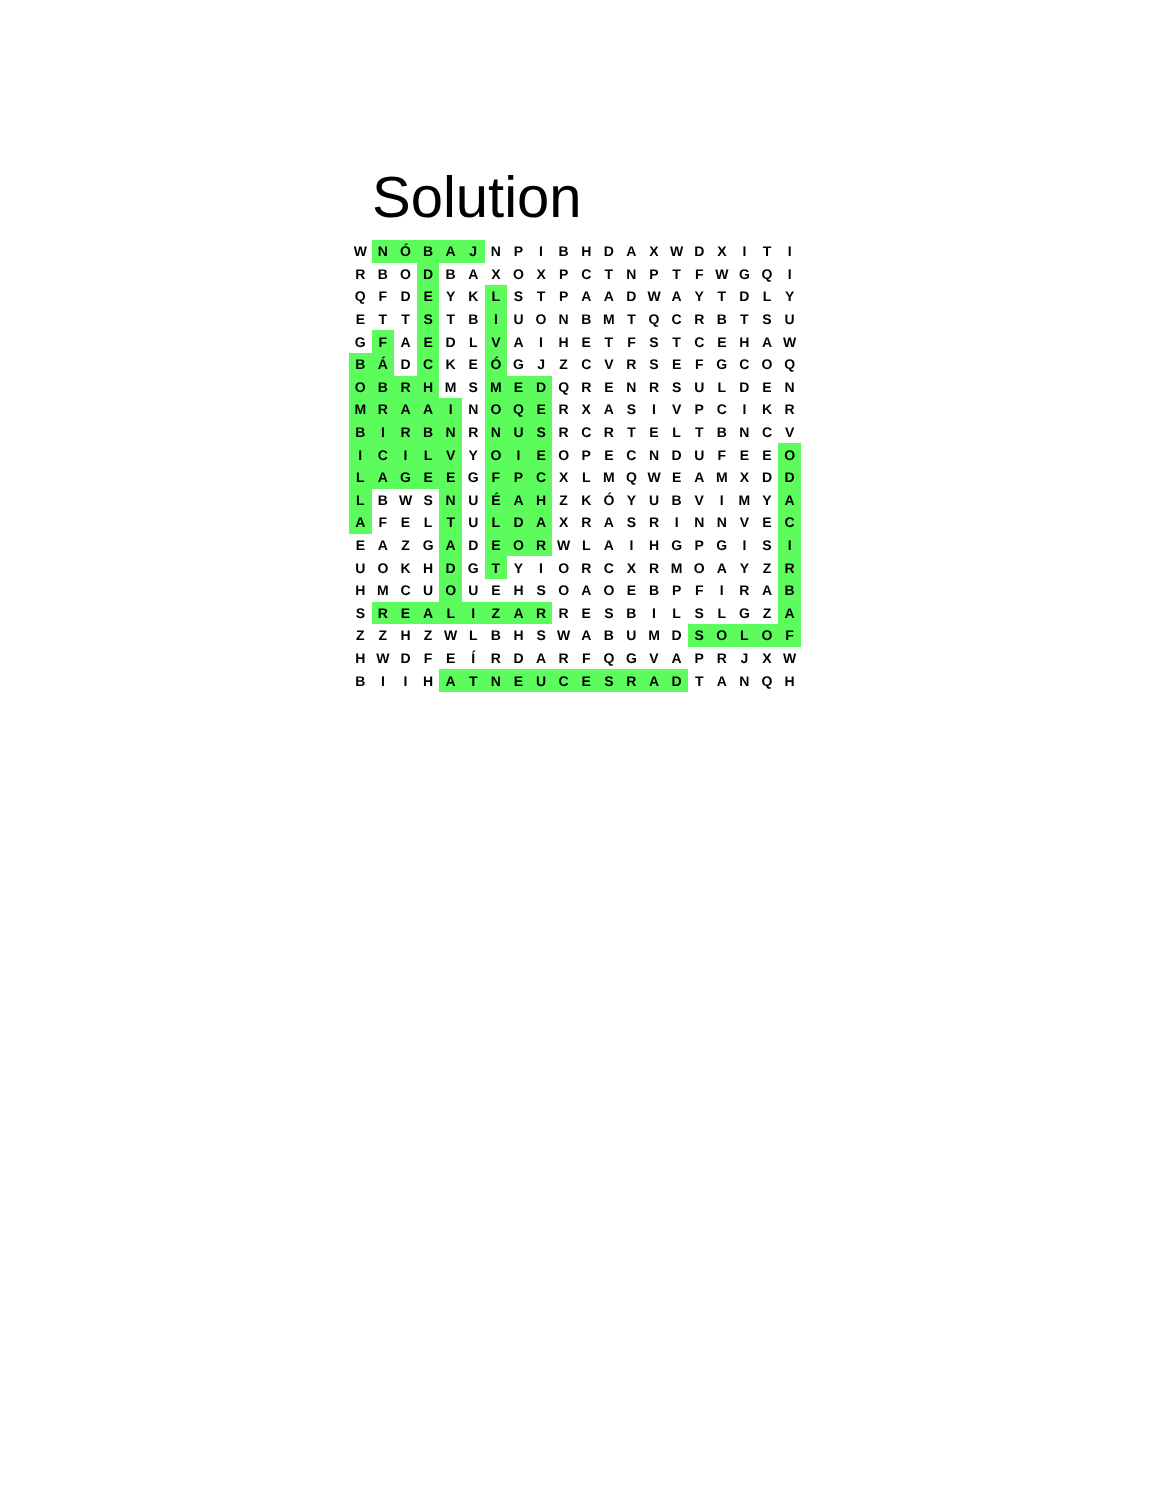Solution
| W | N | Ó | B | A | J | N | P | I | B | H | D | A | X | W | D | X | I | T | I |
| R | B | O | D | B | A | X | O | X | P | C | T | N | P | T | F | W | G | Q | I |
| Q | F | D | E | Y | K | L | S | T | P | A | A | D | W | A | Y | T | D | L | Y |
| E | T | T | S | T | B | I | U | O | N | B | M | T | Q | C | R | B | T | S | U |
| G | F | A | E | D | L | V | A | I | H | E | T | F | S | T | C | E | H | A | W |
| B | Á | D | C | K | E | Ó | G | J | Z | C | V | R | S | E | F | G | C | O | Q |
| O | B | R | H | M | S | M | E | D | Q | R | E | N | R | S | U | L | D | E | N |
| M | R | A | A | I | N | O | Q | E | R | X | A | S | I | V | P | C | I | K | R |
| B | I | R | B | N | R | N | U | S | R | C | R | T | E | L | T | B | N | C | V |
| I | C | I | L | V | Y | O | I | E | O | P | E | C | N | D | U | F | E | E | O |
| L | A | G | E | E | G | F | P | C | X | L | M | Q | W | E | A | M | X | D | D |
| L | B | W | S | N | U | É | A | H | Z | K | Ó | Y | U | B | V | I | M | Y | A |
| A | F | E | L | T | U | L | D | A | X | R | A | S | R | I | N | N | V | E | C |
| E | A | Z | G | A | D | E | O | R | W | L | A | I | H | G | P | G | I | S | I |
| U | O | K | H | D | G | T | Y | I | O | R | C | X | R | M | O | A | Y | Z | R |
| H | M | C | U | O | U | E | H | S | O | A | O | E | B | P | F | I | R | A | B |
| S | R | E | A | L | I | Z | A | R | R | E | S | B | I | L | S | L | G | Z | A |
| Z | Z | H | Z | W | L | B | H | S | W | A | B | U | M | D | S | O | L | O | F |
| H | W | D | F | E | Í | R | D | A | R | F | Q | G | V | A | P | R | J | X | W |
| B | I | I | H | A | T | N | E | U | C | E | S | R | A | D | T | A | N | Q | H |